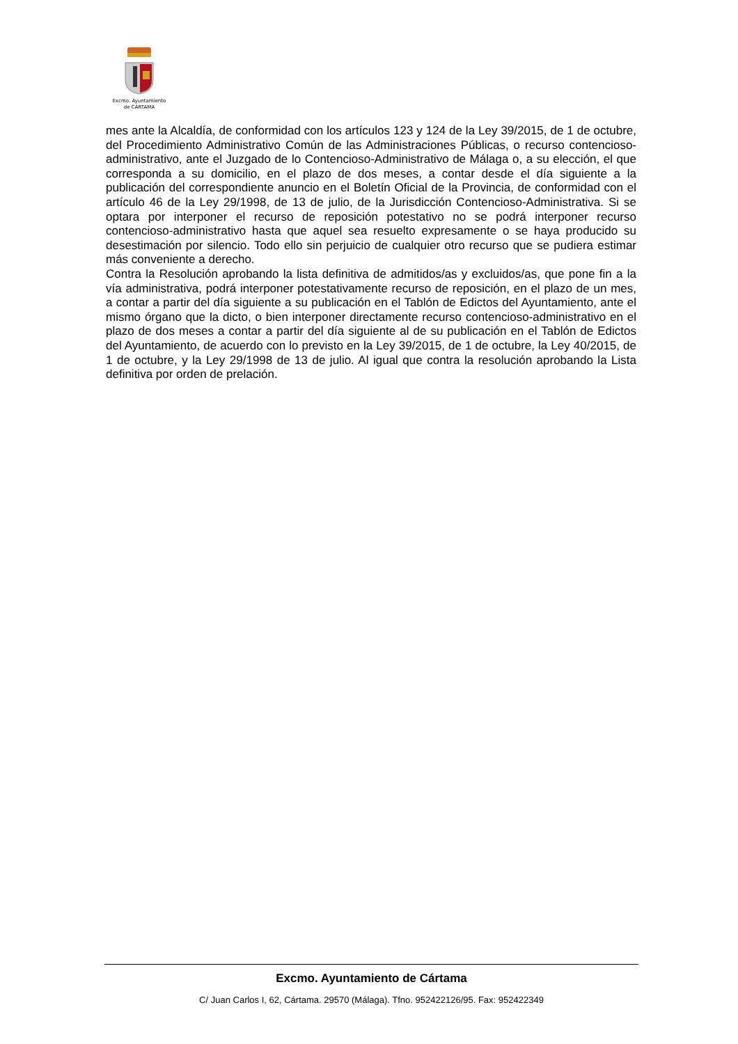Excmo. Ayuntamiento
de CÁRTAMA
mes ante la Alcaldía, de conformidad con los artículos 123 y 124 de la Ley 39/2015, de 1 de octubre, del Procedimiento Administrativo Común de las Administraciones Públicas, o recurso contencioso-administrativo, ante el Juzgado de lo Contencioso-Administrativo de Málaga o, a su elección, el que corresponda a su domicilio, en el plazo de dos meses, a contar desde el día siguiente a la publicación del correspondiente anuncio en el Boletín Oficial de la Provincia, de conformidad con el artículo 46 de la Ley 29/1998, de 13 de julio, de la Jurisdicción Contencioso-Administrativa. Si se optara por interponer el recurso de reposición potestativo no se podrá interponer recurso contencioso-administrativo hasta que aquel sea resuelto expresamente o se haya producido su desestimación por silencio. Todo ello sin perjuicio de cualquier otro recurso que se pudiera estimar más conveniente a derecho.
Contra la Resolución aprobando la lista definitiva de admitidos/as y excluidos/as, que pone fin a la vía administrativa, podrá interponer potestativamente recurso de reposición, en el plazo de un mes, a contar a partir del día siguiente a su publicación en el Tablón de Edictos del Ayuntamiento, ante el mismo órgano que la dicto, o bien interponer directamente recurso contencioso-administrativo en el plazo de dos meses a contar a partir del día siguiente al de su publicación en el Tablón de Edictos del Ayuntamiento, de acuerdo con lo previsto en la Ley 39/2015, de 1 de octubre, la Ley 40/2015, de 1 de octubre, y la Ley 29/1998 de 13 de julio. Al igual que contra la resolución aprobando la Lista definitiva por orden de prelación.
Excmo. Ayuntamiento de Cártama
C/ Juan Carlos I, 62, Cártama. 29570 (Málaga). Tfno. 952422126/95. Fax: 952422349